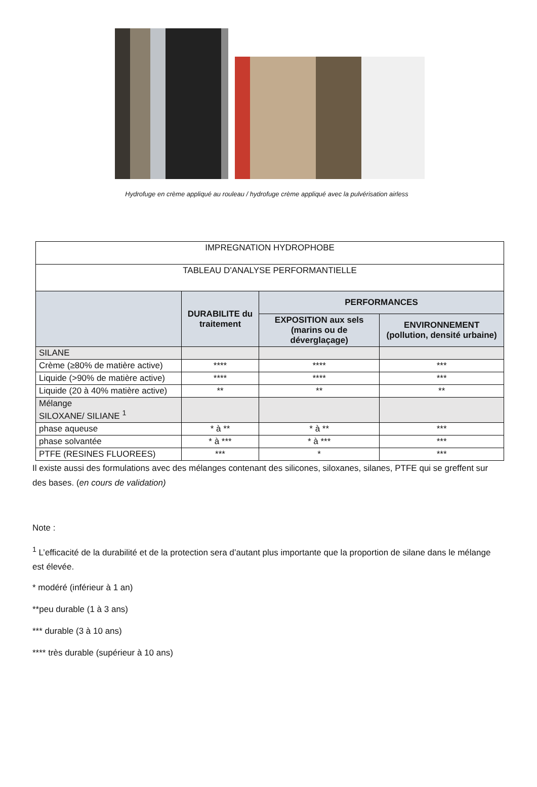Hydrofuge en crème appliqué au rouleau / hydrofuge crème appliqué avec la pulvérisation airless
| IMPREGNATION HYDROPHOBE | | | |
| TABLEAU D'ANALYSE PERFORMANTIELLE | | | |
| | DURABILITE du traitement | PERFORMANCES | |
| | | EXPOSITION aux sels (marins ou de déverglaçage) | ENVIRONNEMENT (pollution, densité urbaine) |
| SILANE | | | |
| Crème (≥80% de matière active) | **** | **** | *** |
| Liquide (>90% de matière active) | **** | **** | *** |
| Liquide (20 à 40% matière active) | ** | ** | ** |
| Mélange SILOXANE/ SILIANE <sup>1</sup> | | | |
| phase aqueuse | * à ** | * à ** | *** |
| phase solvantée | * à *** | * à *** | *** |
| PTFE (RESINES FLUOREES) | *** | * | *** |
Il existe aussi des formulations avec des mélanges contenant des silicones, siloxanes, silanes, PTFE qui se greffent sur des bases. (en cours de validation)
Note :
<sup>1</sup> L’efficacité de la durabilité et de la protection sera d’autant plus importante que la proportion de silane dans le mélange est élevée.
* modéré (inférieur à 1 an)
**peu durable (1 à 3 ans)
*** durable (3 à 10 ans)
**** très durable (supérieur à 10 ans)